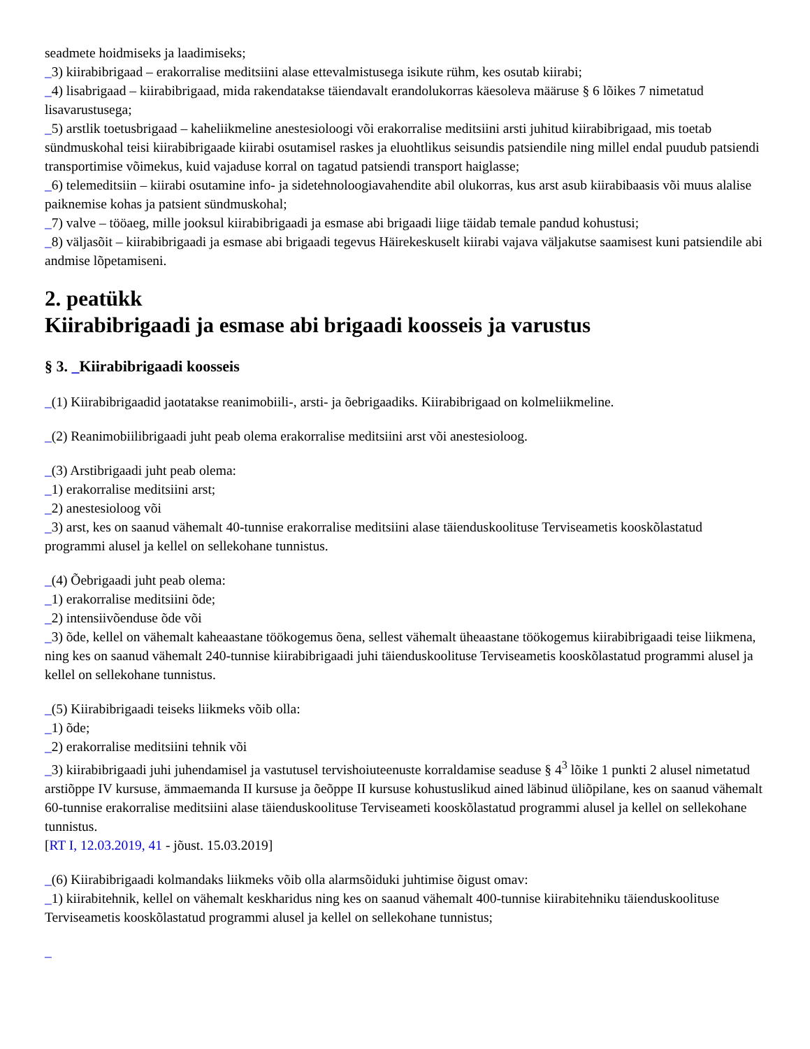seadmete hoidmiseks ja laadimiseks;
_3) kiirabibrigaad – erakorralise meditsiini alase ettevalmistusega isikute rühm, kes osutab kiirabi;
_4) lisabrigaad – kiirabibrigaad, mida rakendatakse täiendavalt erandolukorras käesoleva määruse § 6 lõikes 7 nimetatud lisavarustusega;
_5) arstlik toetusbrigaad – kaheliikmeline anestesioloogi või erakorralise meditsiini arsti juhitud kiirabibrigaad, mis toetab sündmuskohal teisi kiirabibrigaade kiirabi osutamisel raskes ja eluohtlikus seisundis patsiendile ning millel endal puudub patsiendi transportimise võimekus, kuid vajaduse korral on tagatud patsiendi transport haiglasse;
_6) telemeditsiin – kiirabi osutamine info- ja sidetehnoloogiavahendite abil olukorras, kus arst asub kiirabibaasis või muus alalise paiknemise kohas ja patsient sündmuskohal;
_7) valve – tööaeg, mille jooksul kiirabibrigaadi ja esmase abi brigaadi liige täidab temale pandud kohustusi;
_8) väljasõit – kiirabibrigaadi ja esmase abi brigaadi tegevus Häirekeskuselt kiirabi vajava väljakutse saamisest kuni patsiendile abi andmise lõpetamiseni.
2. peatükk
Kiirabibrigaadi ja esmase abi brigaadi koosseis ja varustus
§ 3. _Kiirabibrigaadi koosseis
_(1) Kiirabibrigaadid jaotatakse reanimobiili-, arsti- ja õebrigaadiks. Kiirabibrigaad on kolmeliikmeline.
_(2) Reanimobiilibrigaadi juht peab olema erakorralise meditsiini arst või anestesioloog.
_(3) Arstibrigaadi juht peab olema:
_1) erakorralise meditsiini arst;
_2) anestesioloog või
_3) arst, kes on saanud vähemalt 40-tunnise erakorralise meditsiini alase täienduskoolituse Terviseametis kooskõlastatud programmi alusel ja kellel on sellekohane tunnistus.
_(4) Õebrigaadi juht peab olema:
_1) erakorralise meditsiini õde;
_2) intensiivõenduse õde või
_3) õde, kellel on vähemalt kaheaastane töökogemus õena, sellest vähemalt üheaastane töökogemus kiirabibrigaadi teise liikmena, ning kes on saanud vähemalt 240-tunnise kiirabibrigaadi juhi täienduskoolituse Terviseametis kooskõlastatud programmi alusel ja kellel on sellekohane tunnistus.
_(5) Kiirabibrigaadi teiseks liikmeks võib olla:
_1) õde;
_2) erakorralise meditsiini tehnik või
_3) kiirabibrigaadi juhi juhendamisel ja vastutusel tervishoiuteenuste korraldamise seaduse § 4<sup>3</sup> lõike 1 punkti 2 alusel nimetatud arstiõppe IV kursuse, ämmaemanda II kursuse ja õeõppe II kursuse kohustuslikud ained läbinud üliõpilane, kes on saanud vähemalt 60-tunnise erakorralise meditsiini alase täienduskoolituse Terviseameti kooskõlastatud programmi alusel ja kellel on sellekohane tunnistus.
[RT I, 12.03.2019, 41 - jõust. 15.03.2019]
_(6) Kiirabibrigaadi kolmandaks liikmeks võib olla alarmsõiduki juhtimise õigust omav:
_1) kiirabitehnik, kellel on vähemalt keskharidus ning kes on saanud vähemalt 400-tunnise kiirabitehniku täienduskoolituse Terviseametis kooskõlastatud programmi alusel ja kellel on sellekohane tunnistus;
_